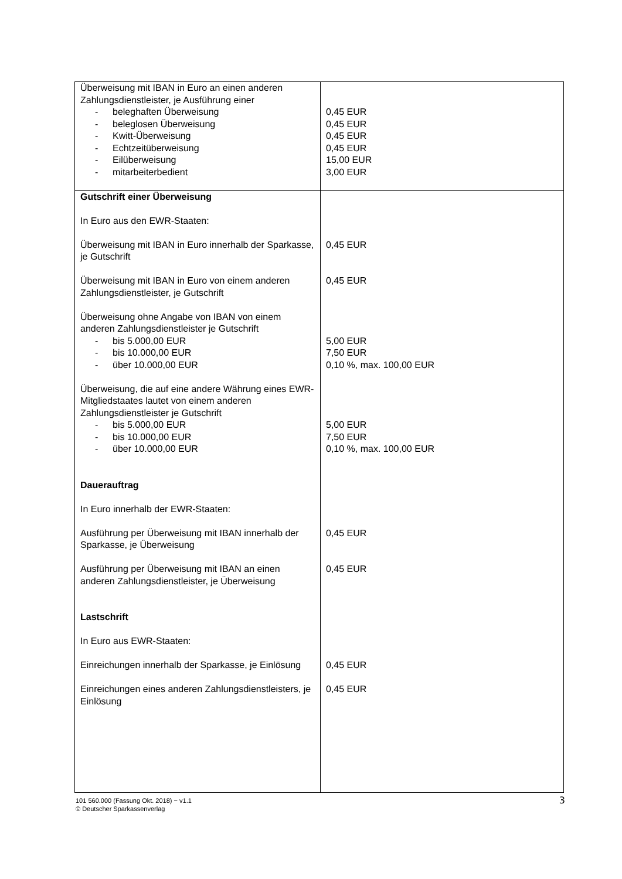| Überweisung mit IBAN in Euro an einen anderen Zahlungsdienstleister, je Ausführung einer | |
| - beleghaften Überweisung | 0,45 EUR |
| - beleglosen Überweisung | 0,45 EUR |
| - Kwitt-Überweisung | 0,45 EUR |
| - Echtzeitüberweisung | 0,45 EUR |
| - Eilüberweisung | 15,00 EUR |
| - mitarbeiterbedient | 3,00 EUR |
| Gutschrift einer Überweisung | |
| In Euro aus den EWR-Staaten: | |
| Überweisung mit IBAN in Euro innerhalb der Sparkasse, je Gutschrift | 0,45 EUR |
| Überweisung mit IBAN in Euro von einem anderen Zahlungsdienstleister, je Gutschrift | 0,45 EUR |
| Überweisung ohne Angabe von IBAN von einem anderen Zahlungsdienstleister je Gutschrift | |
| - bis 5.000,00 EUR | 5,00 EUR |
| - bis 10.000,00 EUR | 7,50 EUR |
| - über 10.000,00 EUR | 0,10 %, max. 100,00 EUR |
| Überweisung, die auf eine andere Währung eines EWR-Mitgliedstaates lautet von einem anderen Zahlungsdienstleister je Gutschrift | |
| - bis 5.000,00 EUR | 5,00 EUR |
| - bis 10.000,00 EUR | 7,50 EUR |
| - über 10.000,00 EUR | 0,10 %, max. 100,00 EUR |
| Dauerauftrag | |
| In Euro innerhalb der EWR-Staaten: | |
| Ausführung per Überweisung mit IBAN innerhalb der Sparkasse, je Überweisung | 0,45 EUR |
| Ausführung per Überweisung mit IBAN an einen anderen Zahlungsdienstleister, je Überweisung | 0,45 EUR |
| Lastschrift | |
| In Euro aus EWR-Staaten: | |
| Einreichungen innerhalb der Sparkasse, je Einlösung | 0,45 EUR |
| Einreichungen eines anderen Zahlungsdienstleisters, je Einlösung | 0,45 EUR |
101 560.000 (Fassung Okt. 2018) − v1.1
© Deutscher Sparkassenverlag
3